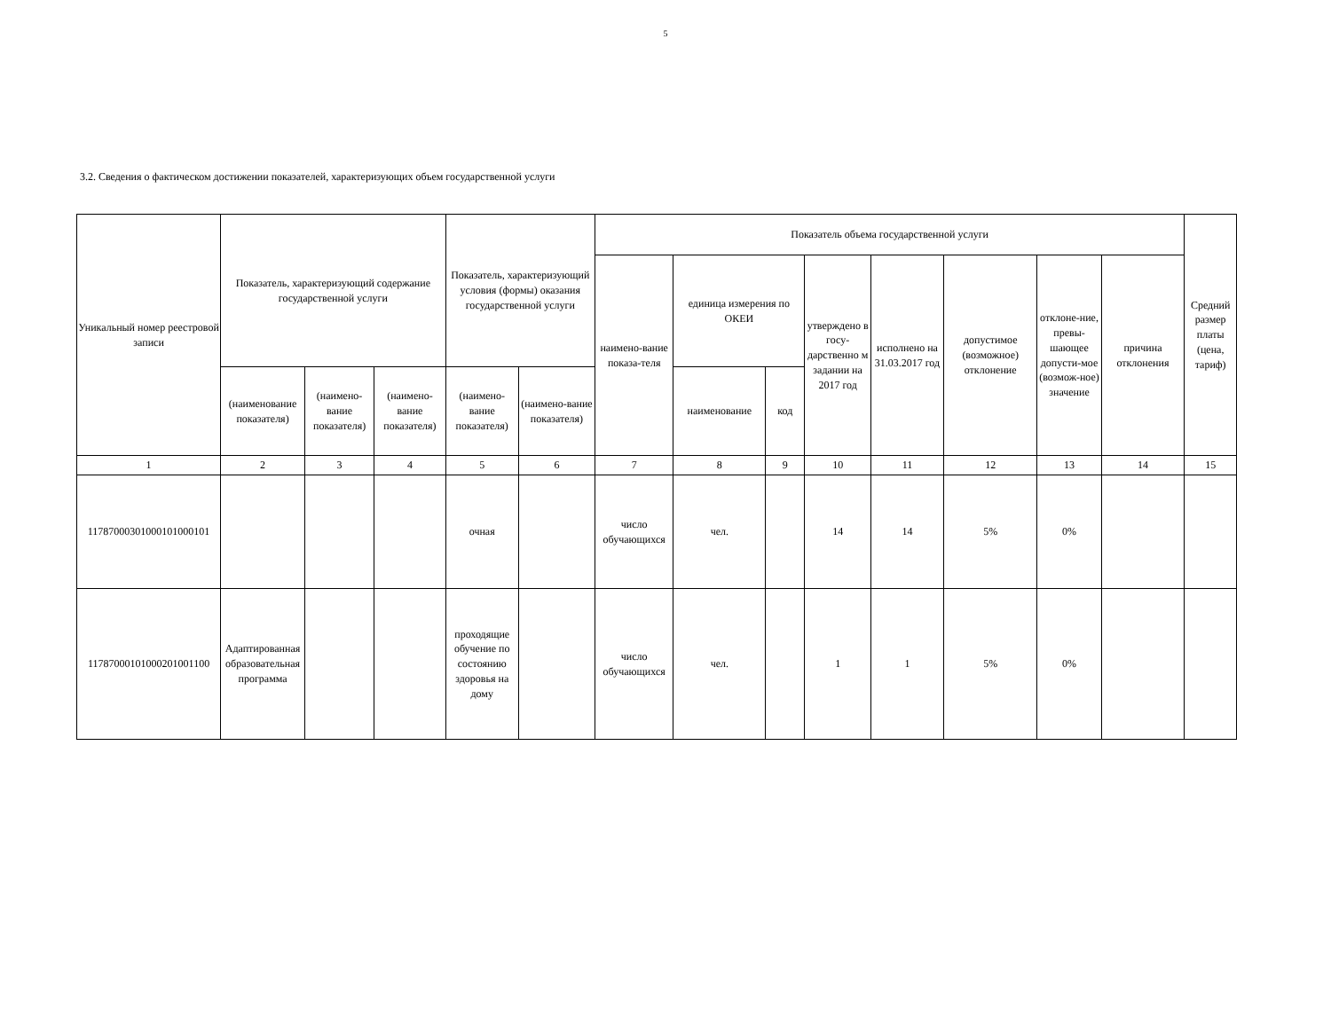5
3.2. Сведения о фактическом достижении показателей, характеризующих объем государственной услуги
| Уникальный номер реестровой записи | Показатель, характеризующий содержание государственной услуги | | | Показатель, характеризующий условия (формы) оказания государственной услуги | | Показатель объема государственной услуги | | | | | | | | Средний размер платы (цена, тариф) |
| --- | --- | --- | --- | --- | --- | --- | --- | --- | --- | --- | --- | --- | --- | --- |
| | | | | | | наимено-вание показа-теля | единица измерения по ОКЕИ | | утверждено в госу-дарственно м задании на 2017 год | исполнено на 31.03.2017 год | допустимое (возможное) отклонение | отклоне-ние, превы-шающее допусти-мое (возмож-ное) значение | причина отклонения | |
| | (наименование показателя) | (наимено-вание показателя) | (наимено-вание показателя) | (наимено-вание показателя) | (наимено-вание показателя) | | наименование | код | | | | | | |
| 1 | 2 | 3 | 4 | 5 | 6 | 7 | 8 | 9 | 10 | 11 | 12 | 13 | 14 | 15 |
| 11787000301000101000101 | | | | очная | | число обучающихся | чел. | | 14 | 14 | 5% | 0% | | |
| 11787000101000201001100 | Адаптированная образовательная программа | | | проходящие обучение по состоянию здоровья на дому | | число обучающихся | чел. | | 1 | 1 | 5% | 0% | | |